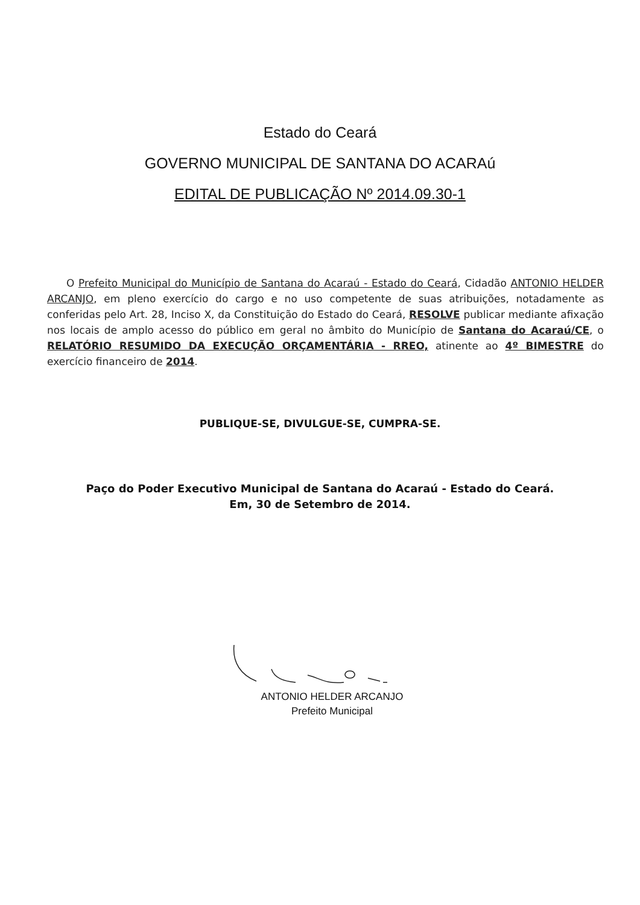Estado do Ceará
GOVERNO MUNICIPAL DE SANTANA DO ACARAú
EDITAL DE PUBLICAÇÃO Nº 2014.09.30-1
O Prefeito Municipal do Município de Santana do Acaraú - Estado do Ceará, Cidadão ANTONIO HELDER ARCANJO, em pleno exercício do cargo e no uso competente de suas atribuições, notadamente as conferidas pelo Art. 28, Inciso X, da Constituição do Estado do Ceará, RESOLVE publicar mediante afixação nos locais de amplo acesso do público em geral no âmbito do Município de Santana do Acaraú/CE, o RELATÓRIO RESUMIDO DA EXECUÇÃO ORÇAMENTÁRIA - RREO, atinente ao 4º BIMESTRE do exercício financeiro de 2014.
PUBLIQUE-SE, DIVULGUE-SE, CUMPRA-SE.
Paço do Poder Executivo Municipal de Santana do Acaraú - Estado do Ceará.
Em, 30 de Setembro de 2014.
ANTONIO HELDER ARCANJO
Prefeito Municipal